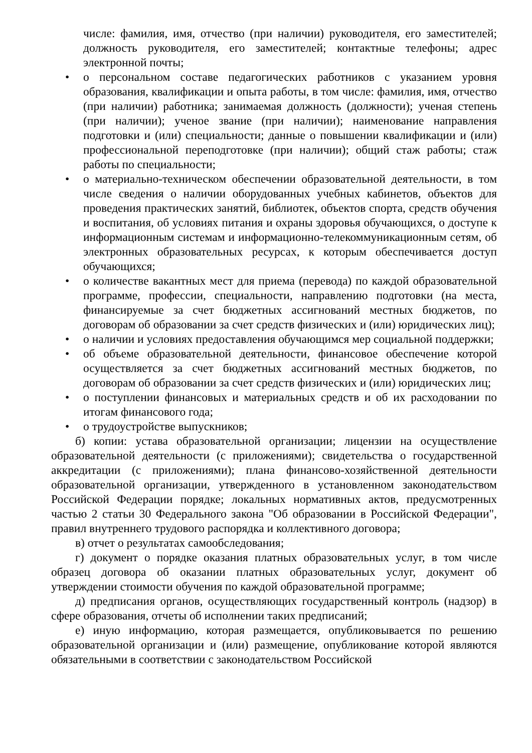числе: фамилия, имя, отчество (при наличии) руководителя, его заместителей; должность руководителя, его заместителей; контактные телефоны; адрес электронной почты;
• о персональном составе педагогических работников с указанием уровня образования, квалификации и опыта работы, в том числе: фамилия, имя, отчество (при наличии) работника; занимаемая должность (должности); ученая степень (при наличии); ученое звание (при наличии); наименование направления подготовки и (или) специальности; данные о повышении квалификации и (или) профессиональной переподготовке (при наличии); общий стаж работы; стаж работы по специальности;
• о материально-техническом обеспечении образовательной деятельности, в том числе сведения о наличии оборудованных учебных кабинетов, объектов для проведения практических занятий, библиотек, объектов спорта, средств обучения и воспитания, об условиях питания и охраны здоровья обучающихся, о доступе к информационным системам и информационно-телекоммуникационным сетям, об электронных образовательных ресурсах, к которым обеспечивается доступ обучающихся;
• о количестве вакантных мест для приема (перевода) по каждой образовательной программе, профессии, специальности, направлению подготовки (на места, финансируемые за счет бюджетных ассигнований местных бюджетов, по договорам об образовании за счет средств физических и (или) юридических лиц);
• о наличии и условиях предоставления обучающимся мер социальной поддержки;
• об объеме образовательной деятельности, финансовое обеспечение которой осуществляется за счет бюджетных ассигнований местных бюджетов, по договорам об образовании за счет средств физических и (или) юридических лиц;
• о поступлении финансовых и материальных средств и об их расходовании по итогам финансового года;
• о трудоустройстве выпускников;
б) копии: устава образовательной организации; лицензии на осуществление образовательной деятельности (с приложениями); свидетельства о государственной аккредитации (с приложениями); плана финансово-хозяйственной деятельности образовательной организации, утвержденного в установленном законодательством Российской Федерации порядке; локальных нормативных актов, предусмотренных частью 2 статьи 30 Федерального закона "Об образовании в Российской Федерации", правил внутреннего трудового распорядка и коллективного договора;
в) отчет о результатах самообследования;
г) документ о порядке оказания платных образовательных услуг, в том числе образец договора об оказании платных образовательных услуг, документ об утверждении стоимости обучения по каждой образовательной программе;
д) предписания органов, осуществляющих государственный контроль (надзор) в сфере образования, отчеты об исполнении таких предписаний;
е) иную информацию, которая размещается, опубликовывается по решению образовательной организации и (или) размещение, опубликование которой являются обязательными в соответствии с законодательством Российской